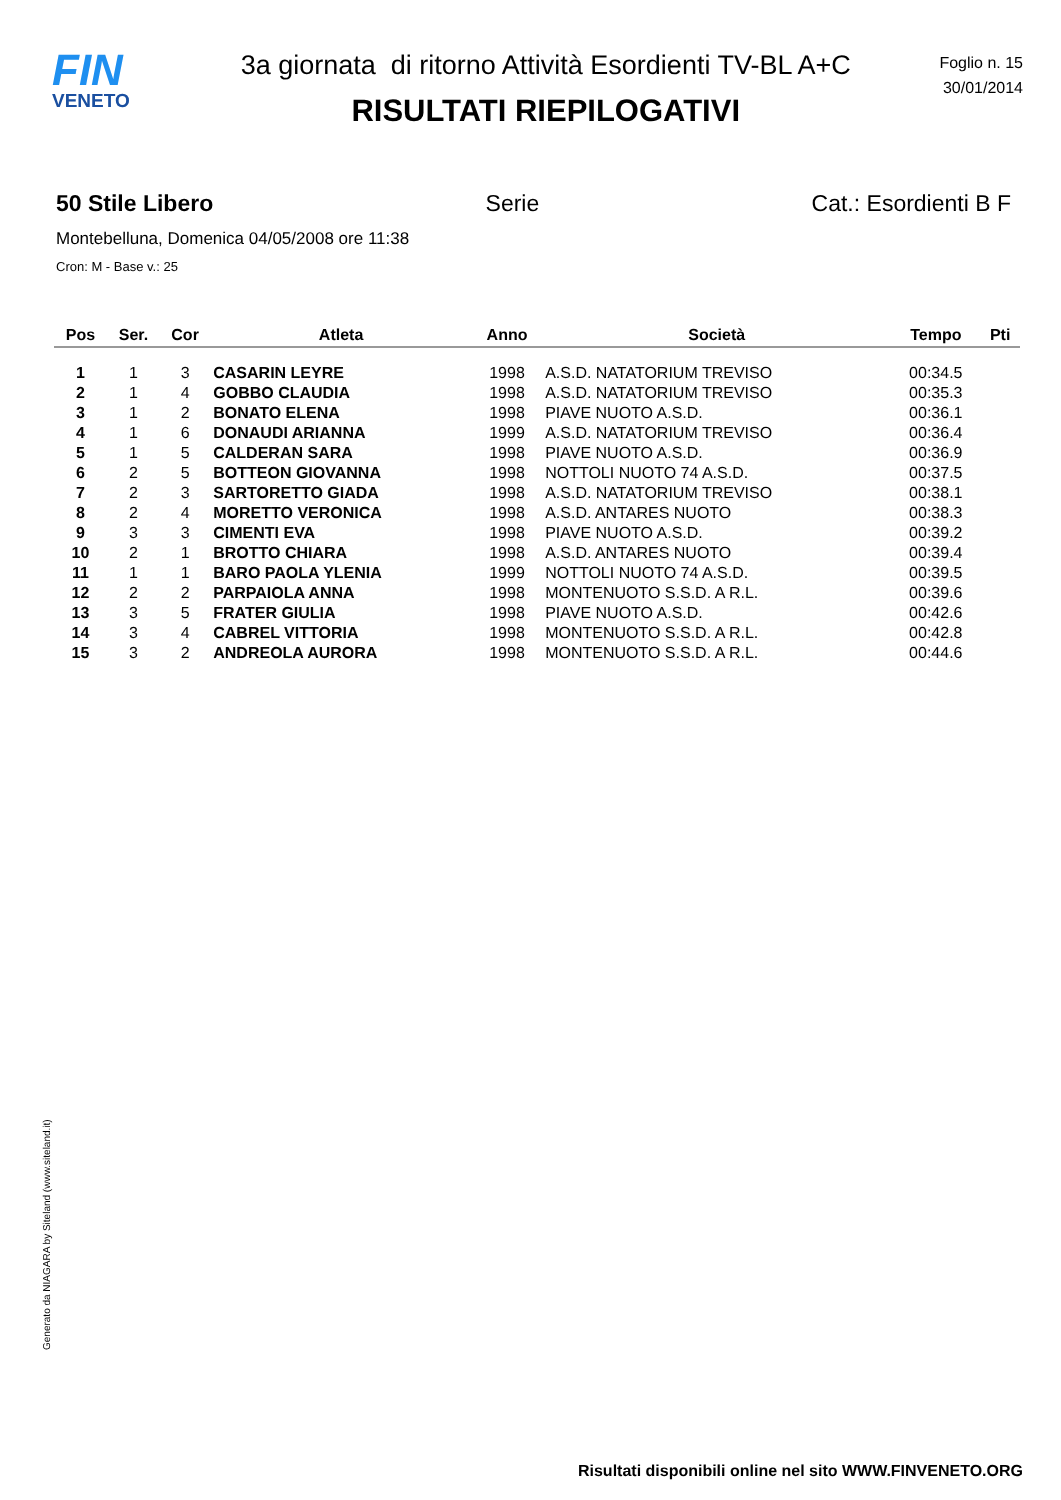FIN
VENETO
3a giornata di ritorno Attività Esordienti TV-BL A+C
RISULTATI RIEPILOGATIVI
Foglio n. 15
30/01/2014
50 Stile Libero Serie Cat.: Esordienti B F
Montebelluna, Domenica 04/05/2008 ore 11:38
Cron: M - Base v.: 25
| Pos | Ser. | Cor | Atleta | Anno | Società | Tempo | Pti |
| --- | --- | --- | --- | --- | --- | --- | --- |
| 1 | 1 | 3 | CASARIN LEYRE | 1998 | A.S.D. NATATORIUM TREVISO | 00:34.5 | |
| 2 | 1 | 4 | GOBBO CLAUDIA | 1998 | A.S.D. NATATORIUM TREVISO | 00:35.3 | |
| 3 | 1 | 2 | BONATO ELENA | 1998 | PIAVE NUOTO A.S.D. | 00:36.1 | |
| 4 | 1 | 6 | DONAUDI ARIANNA | 1999 | A.S.D. NATATORIUM TREVISO | 00:36.4 | |
| 5 | 1 | 5 | CALDERAN SARA | 1998 | PIAVE NUOTO A.S.D. | 00:36.9 | |
| 6 | 2 | 5 | BOTTEON GIOVANNA | 1998 | NOTTOLI NUOTO 74 A.S.D. | 00:37.5 | |
| 7 | 2 | 3 | SARTORETTO GIADA | 1998 | A.S.D. NATATORIUM TREVISO | 00:38.1 | |
| 8 | 2 | 4 | MORETTO VERONICA | 1998 | A.S.D. ANTARES NUOTO | 00:38.3 | |
| 9 | 3 | 3 | CIMENTI EVA | 1998 | PIAVE NUOTO A.S.D. | 00:39.2 | |
| 10 | 2 | 1 | BROTTO CHIARA | 1998 | A.S.D. ANTARES NUOTO | 00:39.4 | |
| 11 | 1 | 1 | BARO PAOLA YLENIA | 1999 | NOTTOLI NUOTO 74 A.S.D. | 00:39.5 | |
| 12 | 2 | 2 | PARPAIOLA ANNA | 1998 | MONTENUOTO S.S.D. A R.L. | 00:39.6 | |
| 13 | 3 | 5 | FRATER GIULIA | 1998 | PIAVE NUOTO A.S.D. | 00:42.6 | |
| 14 | 3 | 4 | CABREL VITTORIA | 1998 | MONTENUOTO S.S.D. A R.L. | 00:42.8 | |
| 15 | 3 | 2 | ANDREOLA AURORA | 1998 | MONTENUOTO S.S.D. A R.L. | 00:44.6 | |
Generato da NIAGARA by Siteland (www.siteland.it)
Risultati disponibili online nel sito WWW.FINVENETO.ORG